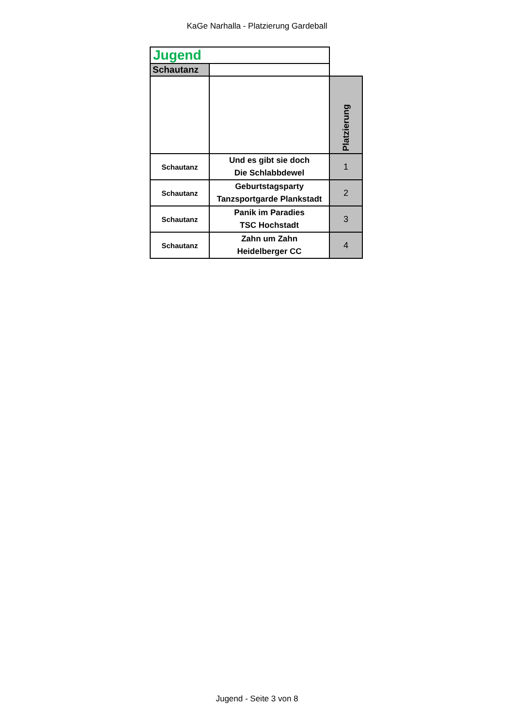KaGe Narhalla - Platzierung Gardeball
| Jugend | | |
| Schautanz | | |
| | | Platzierung |
| Schautanz | Und es gibt sie doch Die Schlabbdewel | 1 |
| Schautanz | Geburtstagsparty Tanzsportgarde Plankstadt | 2 |
| Schautanz | Panik im Paradies TSC Hochstadt | 3 |
| Schautanz | Zahn um Zahn Heidelberger CC | 4 |
Jugend - Seite 3 von 8